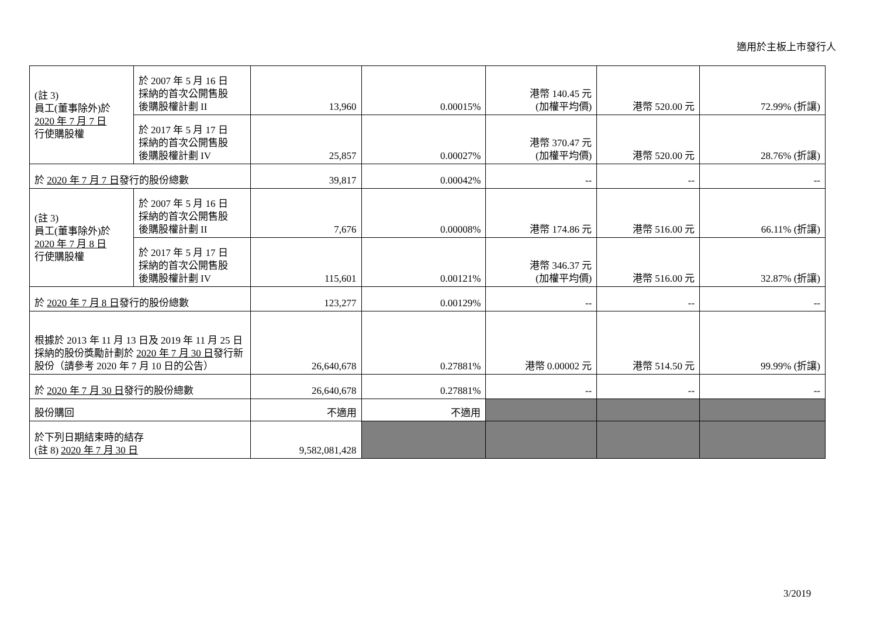適用於主板上市發行人
| (註 3) 員工(董事除外)於 2020 年 7 月 7 日 行使購股權 | 於 2007 年 5 月 16 日 採納的首次公開售股 後購股權計劃 II | 13,960 | 0.00015% | 港幣 140.45 元 (加權平均價) | 港幣 520.00 元 | 72.99% (折讓) |
| | 於 2017 年 5 月 17 日 採納的首次公開售股 後購股權計劃 IV | 25,857 | 0.00027% | 港幣 370.47 元 (加權平均價) | 港幣 520.00 元 | 28.76% (折讓) |
| 於 2020 年 7 月 7 日 發行的股份總數 | | 39,817 | 0.00042% | -- | -- | -- |
| (註 3) 員工(董事除外)於 2020 年 7 月 8 日 行使購股權 | 於 2007 年 5 月 16 日 採納的首次公開售股 後購股權計劃 II | 7,676 | 0.00008% | 港幣 174.86 元 | 港幣 516.00 元 | 66.11% (折讓) |
| | 於 2017 年 5 月 17 日 採納的首次公開售股 後購股權計劃 IV | 115,601 | 0.00121% | 港幣 346.37 元 (加權平均價) | 港幣 516.00 元 | 32.87% (折讓) |
| 於 2020 年 7 月 8 日 發行的股份總數 | | 123,277 | 0.00129% | -- | -- | -- |
| 根據於 2013 年 11 月 13 日及 2019 年 11 月 25 日採納的股份獎勵計劃於 2020 年 7 月 30 日 發行新股份（請參考 2020 年 7 月 10 日的公告） | | 26,640,678 | 0.27881% | 港幣 0.00002 元 | 港幣 514.50 元 | 99.99% (折讓) |
| 於 2020 年 7 月 30 日 發行的股份總數 | | 26,640,678 | 0.27881% | -- | -- | -- |
| 股份購回 | | 不適用 | 不適用 | | | |
| 於下列日期結束時的結存 (註 8) 2020 年 7 月 30 日 | | 9,582,081,428 | | | | |
3/2019